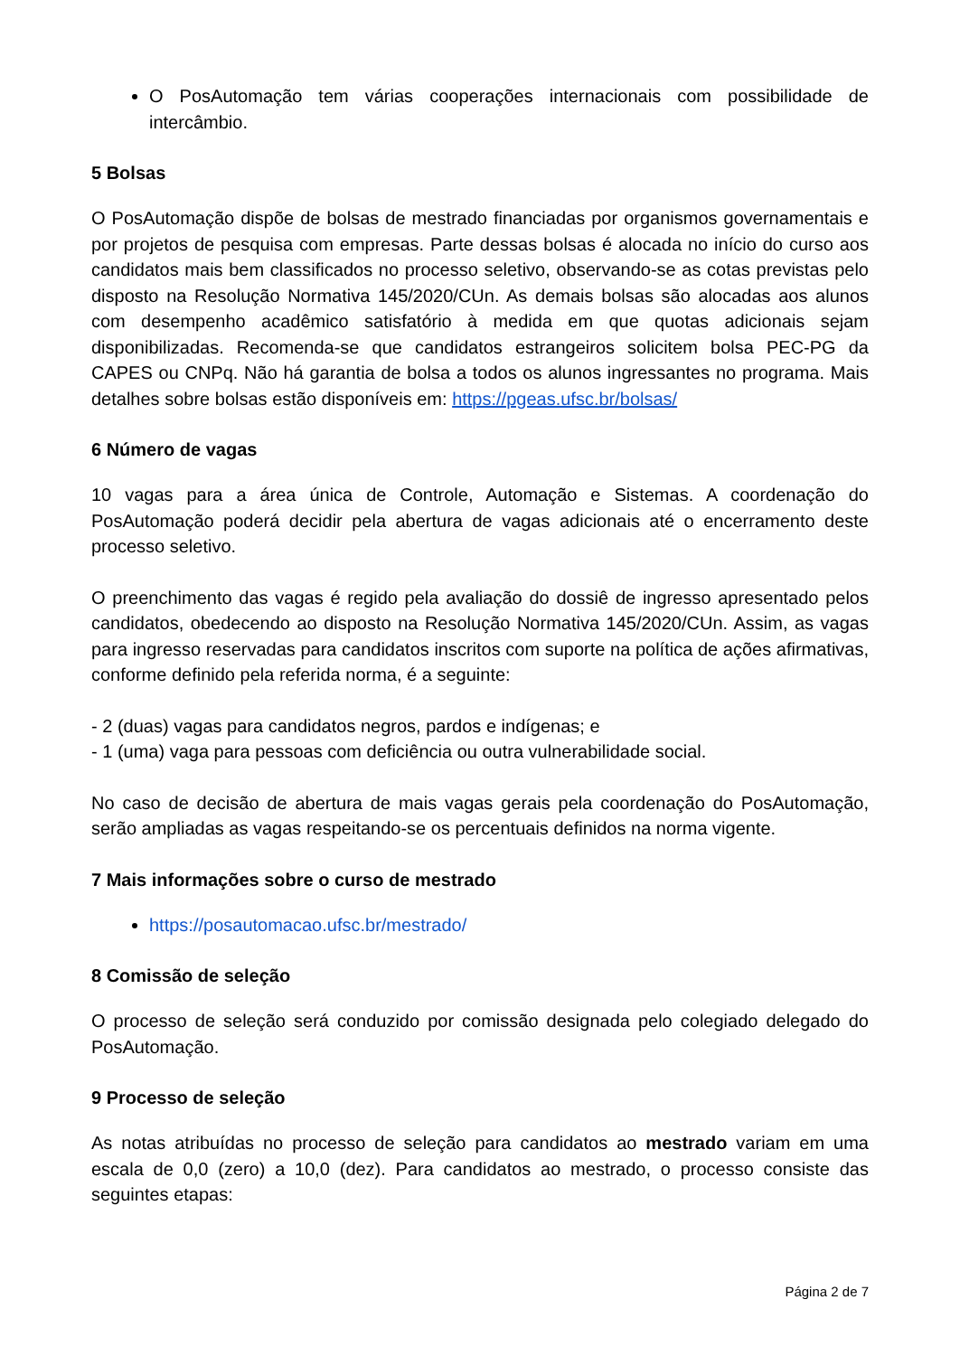O PosAutomação tem várias cooperações internacionais com possibilidade de intercâmbio.
5 Bolsas
O PosAutomação dispõe de bolsas de mestrado financiadas por organismos governamentais e por projetos de pesquisa com empresas. Parte dessas bolsas é alocada no início do curso aos candidatos mais bem classificados no processo seletivo, observando-se as cotas previstas pelo disposto na Resolução Normativa 145/2020/CUn. As demais bolsas são alocadas aos alunos com desempenho acadêmico satisfatório à medida em que quotas adicionais sejam disponibilizadas. Recomenda-se que candidatos estrangeiros solicitem bolsa PEC-PG da CAPES ou CNPq. Não há garantia de bolsa a todos os alunos ingressantes no programa. Mais detalhes sobre bolsas estão disponíveis em: https://pgeas.ufsc.br/bolsas/
6 Número de vagas
10 vagas para a área única de Controle, Automação e Sistemas. A coordenação do PosAutomação poderá decidir pela abertura de vagas adicionais até o encerramento deste processo seletivo.
O preenchimento das vagas é regido pela avaliação do dossiê de ingresso apresentado pelos candidatos, obedecendo ao disposto na Resolução Normativa 145/2020/CUn. Assim, as vagas para ingresso reservadas para candidatos inscritos com suporte na política de ações afirmativas, conforme definido pela referida norma, é a seguinte:
- 2 (duas) vagas para candidatos negros, pardos e indígenas; e
- 1 (uma) vaga para pessoas com deficiência ou outra vulnerabilidade social.
No caso de decisão de abertura de mais vagas gerais pela coordenação do PosAutomação, serão ampliadas as vagas respeitando-se os percentuais definidos na norma vigente.
7 Mais informações sobre o curso de mestrado
https://posautomacao.ufsc.br/mestrado/
8 Comissão de seleção
O processo de seleção será conduzido por comissão designada pelo colegiado delegado do PosAutomação.
9 Processo de seleção
As notas atribuídas no processo de seleção para candidatos ao mestrado variam em uma escala de 0,0 (zero) a 10,0 (dez). Para candidatos ao mestrado, o processo consiste das seguintes etapas:
Página 2 de 7